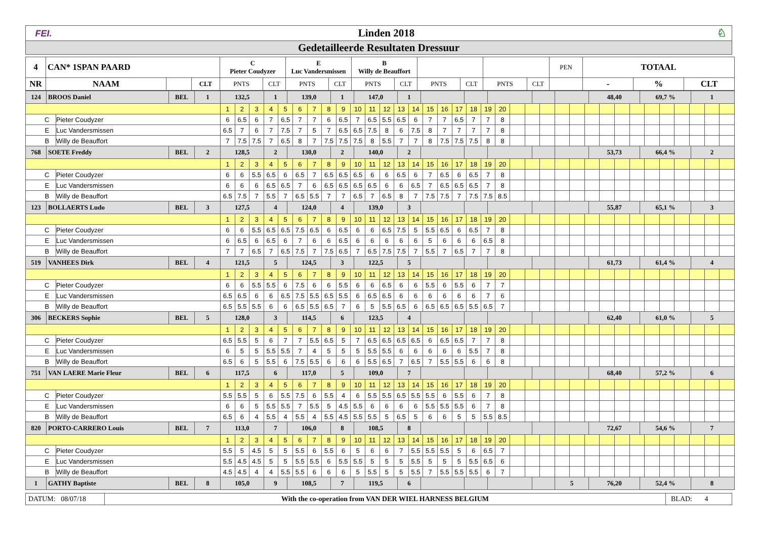| FEI. | Linden 2018 | ♘ |
| Gedetailleerde Resultaten Dressuur | | |
| 4 | CAN* 1SPAN PAARD | | | C Pieter Coudyzer | | E Luc Vandersmissen | | B Willy de Beauffort | | | | | | PEN | TOTAAL | | |
| NR | NAAM | | CLT | PNTS | CLT | PNTS | CLT | PNTS | CLT | PNTS | CLT | PNTS | CLT | | - | % | CLT |
| / 124 / BROOS Daniel / BEL / 1 / | | | / 132,5 / 1 / 139,0 / 1 / 147,0 / 1 / / / / / / 48,40 / 69,7 % / 1 / | | | | | | | | | | | | | | | | | | | | | | | | | | | | | | | | | | |
| | | | 1 | 2 | 3 | 4 | 5 | 6 | 7 | 8 | 9 | 10 | 11 | 12 | 13 | 14 | 15 | 16 | 17 | 18 | 19 | 20 | | | | | | | | | | | | | | | |
| | C | Pieter Coudyzer | 6 | 6.5 | 6 | 7 | 6.5 | 7 | 7 | 6 | 6.5 | 7 | 6.5 | 5.5 | 6.5 | 6 | 7 | 7 | 6.5 | 7 | 7 | 8 | | | | | | | | | | | | | | | |
| | E | Luc Vandersmissen | 6.5 | 7 | 6 | 7 | 7.5 | 7 | 5 | 7 | 6.5 | 6.5 | 7.5 | 8 | 6 | 7.5 | 8 | 7 | 7 | 7 | 7 | 8 | | | | | | | | | | | | | | | |
| | B | Willy de Beauffort | 7 | 7.5 | 7.5 | 7 | 6.5 | 8 | 7 | 7.5 | 7.5 | 7.5 | 8 | 5.5 | 7 | 7 | 8 | 7.5 | 7.5 | 7.5 | 8 | 8 | | | | | | | | | | | | | | | |
| / 768 / SOETE Freddy / BEL / 2 / | | | / 128,5 / 2 / 130,0 / 2 / 140,0 / 2 / / / / / / 53,73 / 66,4 % / 2 / | | | | | | | | | | | | | | | | | | | | | | | | | | | | | | | | | | |
| | | | 1 | 2 | 3 | 4 | 5 | 6 | 7 | 8 | 9 | 10 | 11 | 12 | 13 | 14 | 15 | 16 | 17 | 18 | 19 | 20 | | | | | | | | | | | | | | | |
| | C | Pieter Coudyzer | 6 | 6 | 5.5 | 6.5 | 6 | 6.5 | 7 | 6.5 | 6.5 | 6.5 | 6 | 6 | 6.5 | 6 | 7 | 6.5 | 6 | 6.5 | 7 | 8 | | | | | | | | | | | | | | | |
| | E | Luc Vandersmissen | 6 | 6 | 6 | 6.5 | 6.5 | 7 | 6 | 6.5 | 6.5 | 6.5 | 6.5 | 6 | 6 | 6.5 | 7 | 6.5 | 6.5 | 6.5 | 7 | 8 | | | | | | | | | | | | | | | |
| | B | Willy de Beauffort | 6.5 | 7.5 | 7 | 5.5 | 7 | 6.5 | 5.5 | 7 | 7 | 6.5 | 7 | 6.5 | 8 | 7 | 7.5 | 7.5 | 7 | 7.5 | 7.5 | 8.5 | | | | | | | | | | | | | | | |
| / 123 / BOLLAERTS Ludo / BEL / 3 / | | | / 127,5 / 4 / 124,0 / 4 / 139,0 / 3 / / / / / / 55,87 / 65,1 % / 3 / | | | | | | | | | | | | | | | | | | | | | | | | | | | | | | | | | | |
| | | | 1 | 2 | 3 | 4 | 5 | 6 | 7 | 8 | 9 | 10 | 11 | 12 | 13 | 14 | 15 | 16 | 17 | 18 | 19 | 20 | | | | | | | | | | | | | | | |
| | C | Pieter Coudyzer | 6 | 6 | 5.5 | 6.5 | 6.5 | 7.5 | 6.5 | 6 | 6.5 | 6 | 6 | 6.5 | 7.5 | 5 | 5.5 | 6.5 | 6 | 6.5 | 7 | 8 | | | | | | | | | | | | | | | |
| | E | Luc Vandersmissen | 6 | 6.5 | 6 | 6.5 | 6 | 7 | 6 | 6 | 6.5 | 6 | 6 | 6 | 6 | 6 | 5 | 6 | 6 | 6 | 6.5 | 8 | | | | | | | | | | | | | | | |
| | B | Willy de Beauffort | 7 | 7 | 6.5 | 7 | 6.5 | 7.5 | 7 | 7.5 | 6.5 | 7 | 6.5 | 7.5 | 7.5 | 7 | 5.5 | 7 | 6.5 | 7 | 7 | 8 | | | | | | | | | | | | | | | |
| / 519 / VANHEES Dirk / BEL / 4 / | | | / 121,5 / 5 / 124,5 / 3 / 122,5 / 5 / / / / / / 61,73 / 61,4 % / 4 / | | | | | | | | | | | | | | | | | | | | | | | | | | | | | | | | | | |
| | | | 1 | 2 | 3 | 4 | 5 | 6 | 7 | 8 | 9 | 10 | 11 | 12 | 13 | 14 | 15 | 16 | 17 | 18 | 19 | 20 | | | | | | | | | | | | | | | |
| | C | Pieter Coudyzer | 6 | 6 | 5.5 | 5.5 | 6 | 7.5 | 6 | 6 | 5.5 | 6 | 6 | 6.5 | 6 | 6 | 5.5 | 6 | 5.5 | 6 | 7 | 7 | | | | | | | | | | | | | | | |
| | E | Luc Vandersmissen | 6.5 | 6.5 | 6 | 6 | 6.5 | 7.5 | 5.5 | 6.5 | 5.5 | 6 | 6.5 | 6.5 | 6 | 6 | 6 | 6 | 6 | 6 | 7 | 6 | | | | | | | | | | | | | | | |
| | B | Willy de Beauffort | 6.5 | 5.5 | 5.5 | 6 | 6 | 6.5 | 5.5 | 6.5 | 7 | 6 | 5 | 5.5 | 6.5 | 6 | 6.5 | 6.5 | 6.5 | 5.5 | 6.5 | 7 | | | | | | | | | | | | | | | |
| / 306 / BECKERS Sophie / BEL / 5 / | | | / 128,0 / 3 / 114,5 / 6 / 123,5 / 4 / / / / / / 62,40 / 61,0 % / 5 / | | | | | | | | | | | | | | | | | | | | | | | | | | | | | | | | | | |
| | | | 1 | 2 | 3 | 4 | 5 | 6 | 7 | 8 | 9 | 10 | 11 | 12 | 13 | 14 | 15 | 16 | 17 | 18 | 19 | 20 | | | | | | | | | | | | | | | |
| | C | Pieter Coudyzer | 6.5 | 5.5 | 5 | 6 | 7 | 7 | 5.5 | 6.5 | 5 | 7 | 6.5 | 6.5 | 6.5 | 6.5 | 6 | 6.5 | 6.5 | 7 | 7 | 8 | | | | | | | | | | | | | | | |
| | E | Luc Vandersmissen | 6 | 5 | 5 | 5.5 | 5.5 | 7 | 4 | 5 | 5 | 5 | 5.5 | 5.5 | 6 | 6 | 6 | 6 | 6 | 5.5 | 7 | 8 | | | | | | | | | | | | | | | |
| | B | Willy de Beauffort | 6.5 | 6 | 5 | 5.5 | 6 | 7.5 | 5.5 | 6 | 6 | 6 | 5.5 | 6.5 | 7 | 6.5 | 7 | 5.5 | 5.5 | 6 | 6 | 8 | | | | | | | | | | | | | | | |
| / 751 / VAN LAERE Marie Fleur / BEL / 6 / | | | / 117,5 / 6 / 117,0 / 5 / 109,0 / 7 / / / / / / 68,40 / 57,2 % / 6 / | | | | | | | | | | | | | | | | | | | | | | | | | | | | | | | | | | |
| | | | 1 | 2 | 3 | 4 | 5 | 6 | 7 | 8 | 9 | 10 | 11 | 12 | 13 | 14 | 15 | 16 | 17 | 18 | 19 | 20 | | | | | | | | | | | | | | | |
| | C | Pieter Coudyzer | 5.5 | 5.5 | 5 | 6 | 5.5 | 7.5 | 6 | 5.5 | 4 | 6 | 5.5 | 5.5 | 6.5 | 5.5 | 5.5 | 6 | 5.5 | 6 | 7 | 8 | | | | | | | | | | | | | | | |
| | E | Luc Vandersmissen | 6 | 6 | 5 | 5.5 | 5.5 | 7 | 5.5 | 5 | 4.5 | 5.5 | 6 | 6 | 6 | 6 | 5.5 | 5.5 | 5.5 | 6 | 7 | 8 | | | | | | | | | | | | | | | |
| | B | Willy de Beauffort | 6.5 | 6 | 4 | 5.5 | 4 | 5.5 | 4 | 5.5 | 4.5 | 5.5 | 5.5 | 5 | 6.5 | 5 | 6 | 6 | 5 | 5 | 5.5 | 8.5 | | | | | | | | | | | | | | | |
| / 820 / PORTO-CARRERO Louis / BEL / 7 / | | | / 113,0 / 7 / 106,0 / 8 / 108,5 / 8 / / / / / / 72,67 / 54,6 % / 7 / | | | | | | | | | | | | | | | | | | | | | | | | | | | | | | | | | | |
| | | | 1 | 2 | 3 | 4 | 5 | 6 | 7 | 8 | 9 | 10 | 11 | 12 | 13 | 14 | 15 | 16 | 17 | 18 | 19 | 20 | | | | | | | | | | | | | | | |
| | C | Pieter Coudyzer | 5.5 | 5 | 4.5 | 5 | 5 | 5.5 | 6 | 5.5 | 6 | 5 | 6 | 6 | 7 | 5.5 | 5.5 | 5.5 | 5 | 6 | 6.5 | 7 | | | | | | | | | | | | | | | |
| | E | Luc Vandersmissen | 5.5 | 4.5 | 4.5 | 5 | 5 | 5.5 | 5.5 | 6 | 5.5 | 5.5 | 5 | 5 | 5 | 5.5 | 5 | 5 | 5 | 5.5 | 6.5 | 6 | | | | | | | | | | | | | | | |
| | B | Willy de Beauffort | 4.5 | 4.5 | 4 | 4 | 5.5 | 5.5 | 6 | 6 | 6 | 5 | 5.5 | 5 | 5 | 5.5 | 7 | 5.5 | 5.5 | 5.5 | 6 | 7 | | | | | | | | | | | | | | | |
| / 1 / GATHY Baptiste / BEL / 8 / | | | / 105,0 / 9 / 108,5 / 7 / 119,5 / 6 / / / / / 5 / 76,20 / 52,4 % / 8 / | | | | | | | | | | | | | | | | | | | | | | | | | | | | | | | | | | |
| DATUM: 08/07/18 | With the co-operation from VAN DER WIEL HARNESS BELGIUM | BLAD: 4 |